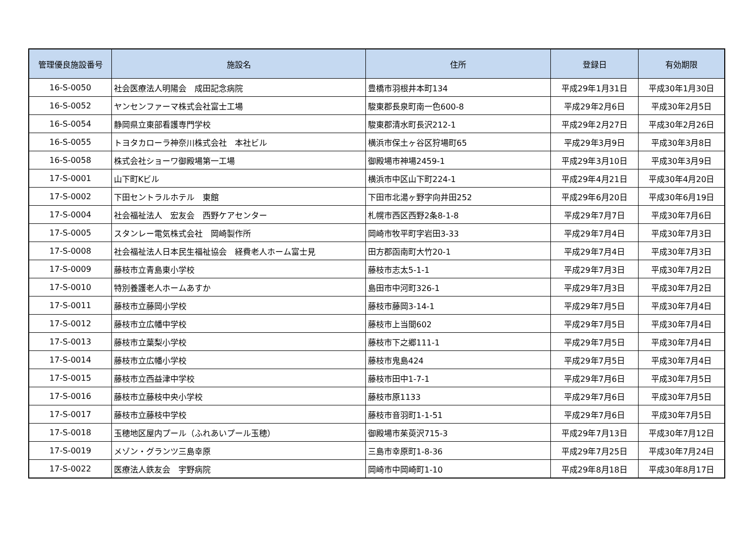| 管理優良施設番号 | 施設名 | 住所 | 登録日 | 有効期限 |
| --- | --- | --- | --- | --- |
| 16-S-0050 | 社会医療法人明陽会 成田記念病院 | 豊橋市羽根井本町134 | 平成29年1月31日 | 平成30年1月30日 |
| 16-S-0052 | ヤンセンファーマ株式会社富士工場 | 駿東郡長泉町南一色600-8 | 平成29年2月6日 | 平成30年2月5日 |
| 16-S-0054 | 静岡県立東部看護専門学校 | 駿東郡清水町長沢212-1 | 平成29年2月27日 | 平成30年2月26日 |
| 16-S-0055 | トヨタカローラ神奈川株式会社 本社ビル | 横浜市保土ヶ谷区狩場町65 | 平成29年3月9日 | 平成30年3月8日 |
| 16-S-0058 | 株式会社ショーワ御殿場第一工場 | 御殿場市神場2459-1 | 平成29年3月10日 | 平成30年3月9日 |
| 17-S-0001 | 山下町Kビル | 横浜市中区山下町224-1 | 平成29年4月21日 | 平成30年4月20日 |
| 17-S-0002 | 下田セントラルホテル 東館 | 下田市北湯ヶ野字向井田252 | 平成29年6月20日 | 平成30年6月19日 |
| 17-S-0004 | 社会福祉法人 宏友会 西野ケアセンター | 札幌市西区西野2条8-1-8 | 平成29年7月7日 | 平成30年7月6日 |
| 17-S-0005 | スタンレー電気株式会社 岡崎製作所 | 岡崎市牧平町字岩田3-33 | 平成29年7月4日 | 平成30年7月3日 |
| 17-S-0008 | 社会福祉法人日本民生福祉協会 経費老人ホーム富士見 | 田方郡函南町大竹20-1 | 平成29年7月4日 | 平成30年7月3日 |
| 17-S-0009 | 藤枝市立青島東小学校 | 藤枝市志太5-1-1 | 平成29年7月3日 | 平成30年7月2日 |
| 17-S-0010 | 特別養護老人ホームあすか | 島田市中河町326-1 | 平成29年7月3日 | 平成30年7月2日 |
| 17-S-0011 | 藤枝市立藤岡小学校 | 藤枝市藤岡3-14-1 | 平成29年7月5日 | 平成30年7月4日 |
| 17-S-0012 | 藤枝市立広幡中学校 | 藤枝市上当間602 | 平成29年7月5日 | 平成30年7月4日 |
| 17-S-0013 | 藤枝市立葉梨小学校 | 藤枝市下之郷111-1 | 平成29年7月5日 | 平成30年7月4日 |
| 17-S-0014 | 藤枝市立広幡小学校 | 藤枝市鬼島424 | 平成29年7月5日 | 平成30年7月4日 |
| 17-S-0015 | 藤枝市立西益津中学校 | 藤枝市田中1-7-1 | 平成29年7月6日 | 平成30年7月5日 |
| 17-S-0016 | 藤枝市立藤枝中央小学校 | 藤枝市原1133 | 平成29年7月6日 | 平成30年7月5日 |
| 17-S-0017 | 藤枝市立藤枝中学校 | 藤枝市音羽町1-1-51 | 平成29年7月6日 | 平成30年7月5日 |
| 17-S-0018 | 玉穂地区屋内プール（ふれあいプール玉穂） | 御殿場市茱萸沢715-3 | 平成29年7月13日 | 平成30年7月12日 |
| 17-S-0019 | メゾン・グランツ三島幸原 | 三島市幸原町1-8-36 | 平成29年7月25日 | 平成30年7月24日 |
| 17-S-0022 | 医療法人鉄友会 宇野病院 | 岡崎市中岡崎町1-10 | 平成29年8月18日 | 平成30年8月17日 |